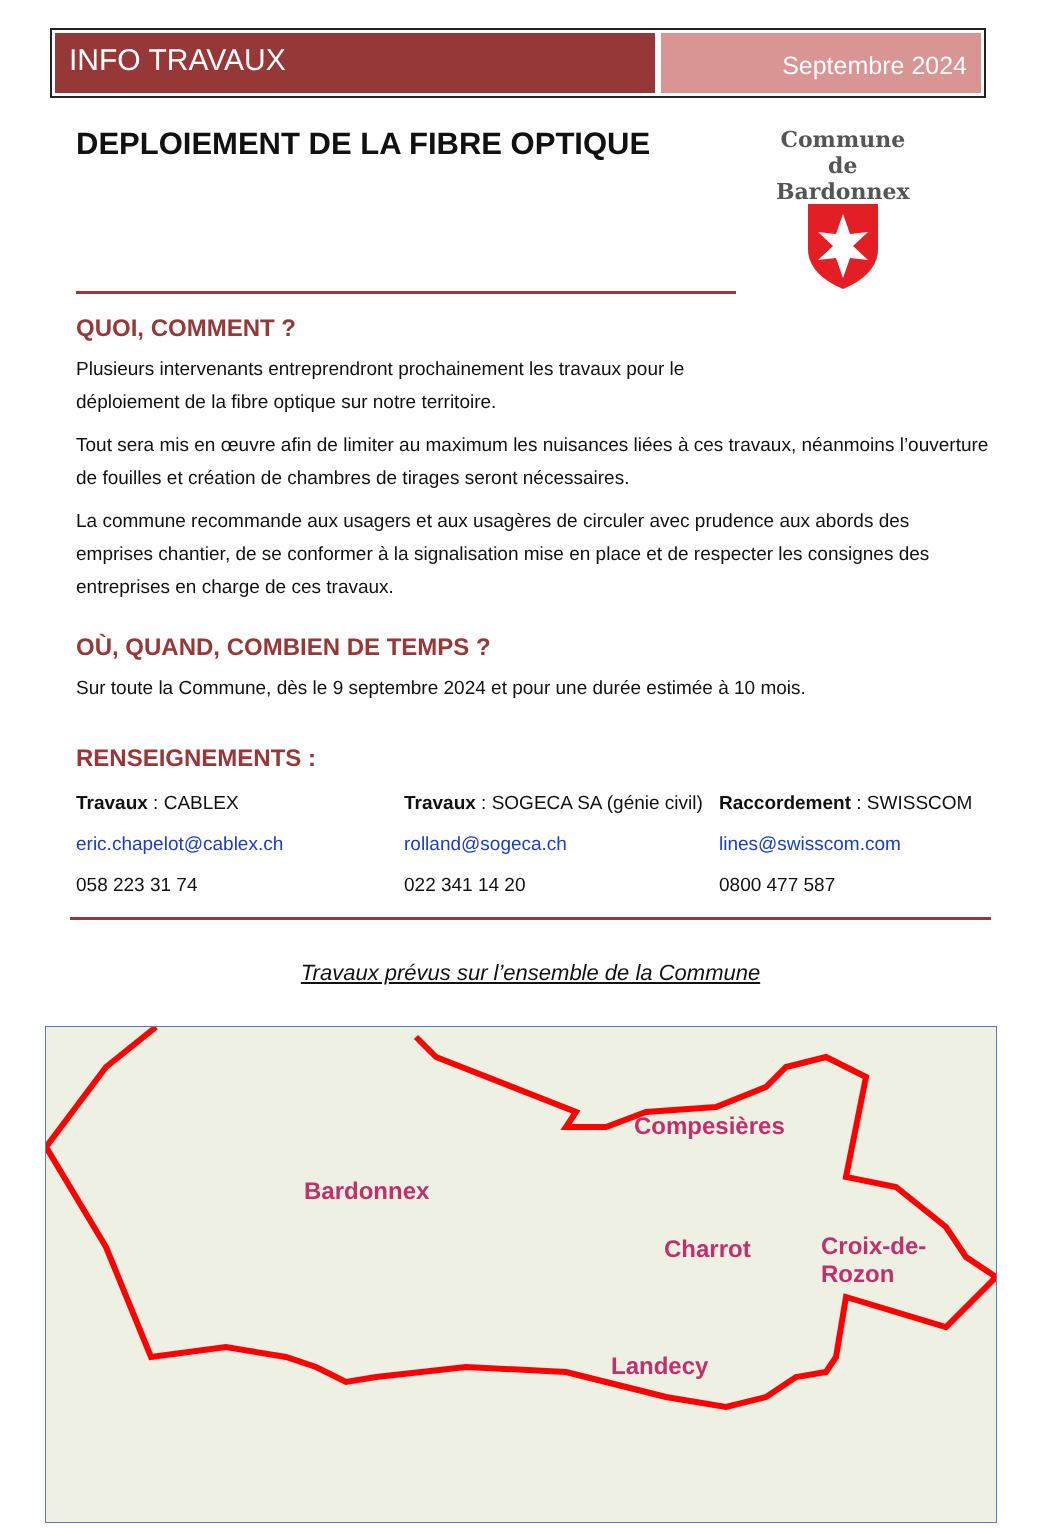INFO TRAVAUX
Septembre 2024
DEPLOIEMENT DE LA FIBRE OPTIQUE
Commune
de
Bardonnex
QUOI, COMMENT ?
Plusieurs intervenants entreprendront prochainement les travaux pour le déploiement de la fibre optique sur notre territoire.
Tout sera mis en œuvre afin de limiter au maximum les nuisances liées à ces travaux, néanmoins l’ouverture de fouilles et création de chambres de tirages seront nécessaires.
La commune recommande aux usagers et aux usagères de circuler avec prudence aux abords des emprises chantier, de se conformer à la signalisation mise en place et de respecter les consignes des entreprises en charge de ces travaux.
OÙ, QUAND, COMBIEN DE TEMPS ?
Sur toute la Commune, dès le 9 septembre 2024 et pour une durée estimée à 10 mois.
RENSEIGNEMENTS :
Travaux : CABLEX
eric.chapelot@cablex.ch
058 223 31 74
Travaux : SOGECA SA (génie civil)
rolland@sogeca.ch
022 341 14 20
Raccordement : SWISSCOM
lines@swisscom.com
0800 477 587
Travaux prévus sur l’ensemble de la Commune
Bardonnex
Compesières
Charrot
Croix-de-
Rozon
Landecy